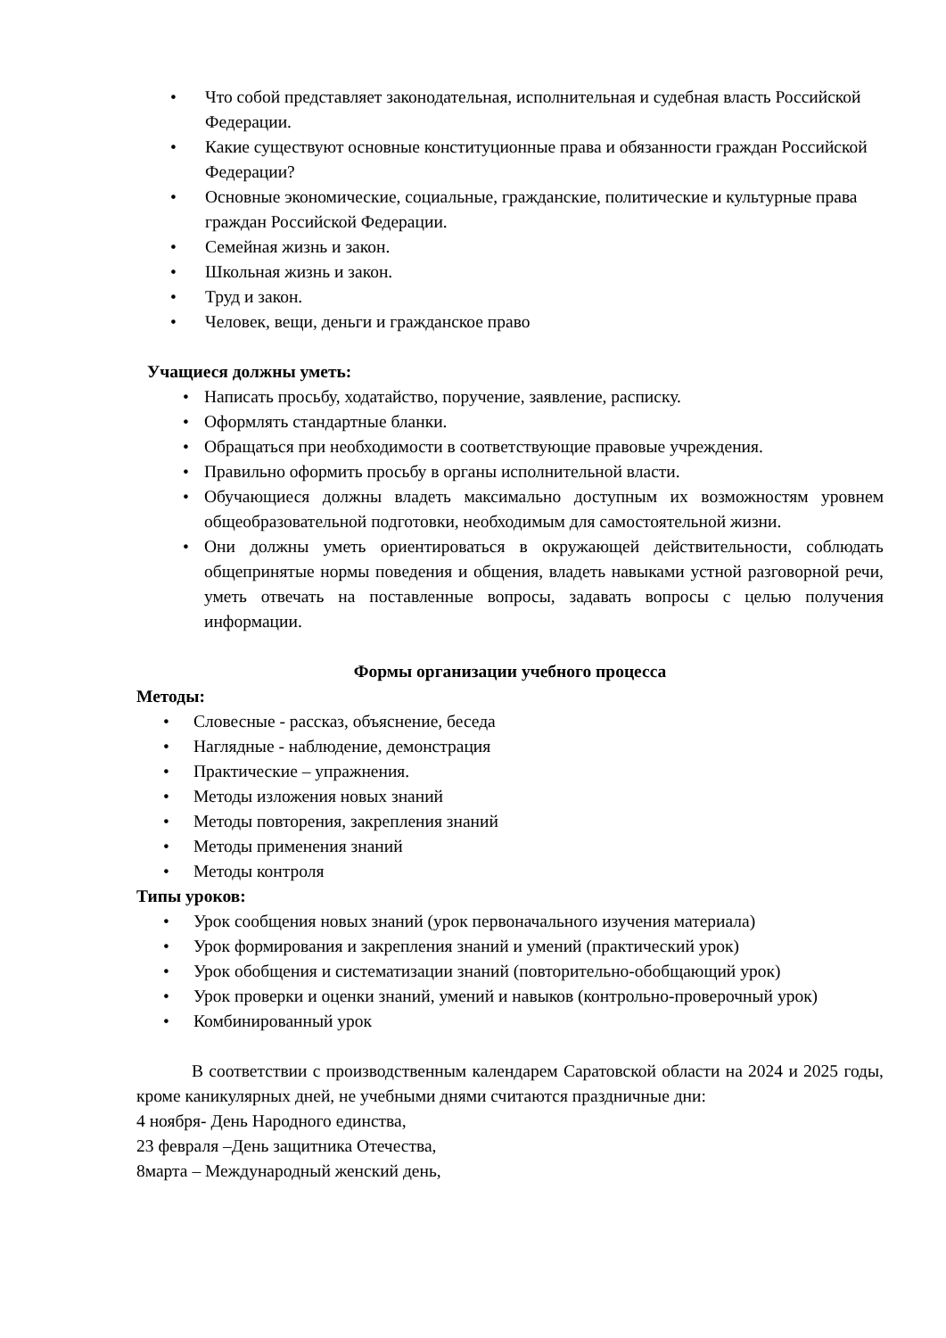• Что собой представляет законодательная, исполнительная и судебная власть Российской Федерации.
• Какие существуют основные конституционные права и обязанности граждан Российской Федерации?
• Основные экономические, социальные, гражданские, политические и культурные права граждан Российской Федерации.
• Семейная жизнь и закон.
• Школьная жизнь и закон.
• Труд и закон.
• Человек, вещи, деньги и гражданское право
Учащиеся должны уметь:
• Написать просьбу, ходатайство, поручение, заявление, расписку.
• Оформлять стандартные бланки.
• Обращаться при необходимости в соответствующие правовые учреждения.
• Правильно оформить просьбу в органы исполнительной власти.
• Обучающиеся должны владеть максимально доступным их возможностям уровнем общеобразовательной подготовки, необходимым для самостоятельной жизни.
• Они должны уметь ориентироваться в окружающей действительности, соблюдать общепринятые нормы поведения и общения, владеть навыками устной разговорной речи, уметь отвечать на поставленные вопросы, задавать вопросы с целью получения информации.
Формы организации учебного процесса
Методы:
• Словесные - рассказ, объяснение, беседа
• Наглядные - наблюдение, демонстрация
• Практические – упражнения.
• Методы изложения новых знаний
• Методы повторения, закрепления знаний
• Методы применения знаний
• Методы контроля
Типы уроков:
• Урок сообщения новых знаний (урок первоначального изучения материала)
• Урок формирования и закрепления знаний и умений (практический урок)
• Урок обобщения и систематизации знаний (повторительно-обобщающий урок)
• Урок проверки и оценки знаний, умений и навыков (контрольно-проверочный урок)
• Комбинированный урок
В соответствии с производственным календарем Саратовской области на 2024 и 2025 годы, кроме каникулярных дней, не учебными днями считаются праздничные дни:
4 ноября- День Народного единства,
23 февраля –День защитника Отечества,
8марта – Международный женский день,